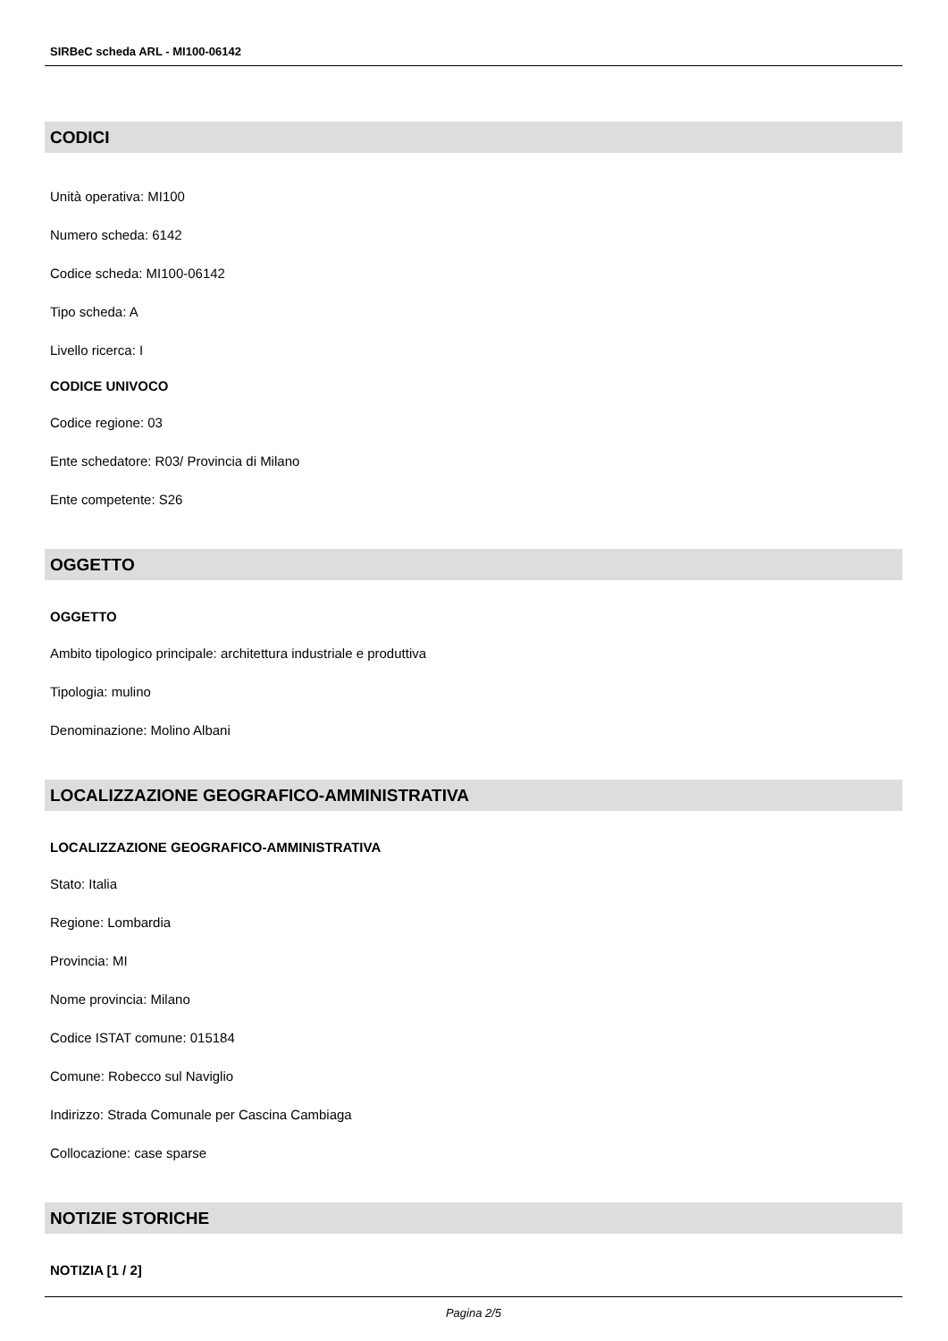SIRBeC scheda ARL - MI100-06142
CODICI
Unità operativa: MI100
Numero scheda: 6142
Codice scheda: MI100-06142
Tipo scheda: A
Livello ricerca: I
CODICE UNIVOCO
Codice regione: 03
Ente schedatore: R03/ Provincia di Milano
Ente competente: S26
OGGETTO
OGGETTO
Ambito tipologico principale: architettura industriale e produttiva
Tipologia: mulino
Denominazione: Molino Albani
LOCALIZZAZIONE GEOGRAFICO-AMMINISTRATIVA
LOCALIZZAZIONE GEOGRAFICO-AMMINISTRATIVA
Stato: Italia
Regione: Lombardia
Provincia: MI
Nome provincia: Milano
Codice ISTAT comune: 015184
Comune: Robecco sul Naviglio
Indirizzo: Strada Comunale per Cascina Cambiaga
Collocazione: case sparse
NOTIZIE STORICHE
NOTIZIA [1 / 2]
Pagina 2/5